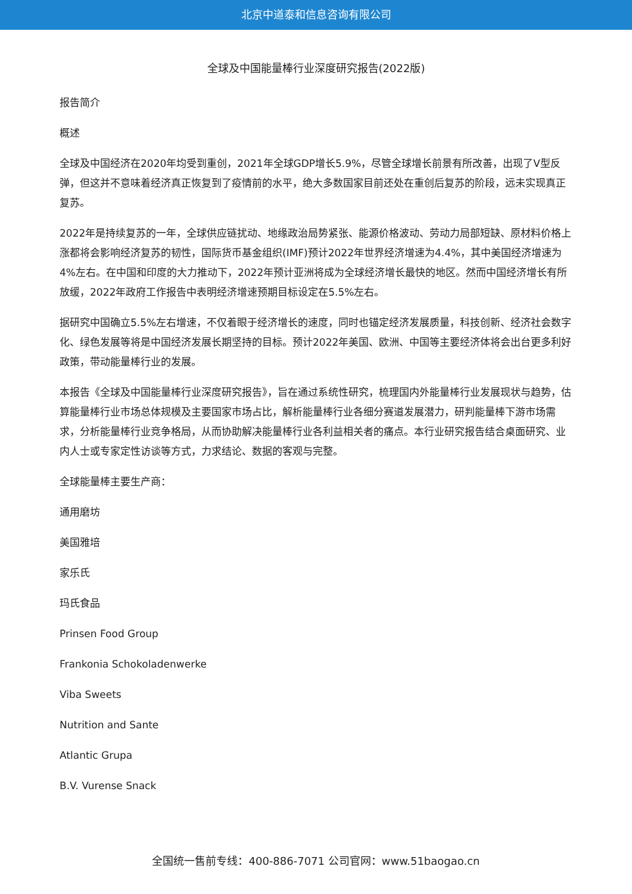北京中道泰和信息咨询有限公司
全球及中国能量棒行业深度研究报告(2022版)
报告简介
概述
全球及中国经济在2020年均受到重创，2021年全球GDP增长5.9%，尽管全球增长前景有所改善，出现了V型反弹，但这并不意味着经济真正恢复到了疫情前的水平，绝大多数国家目前还处在重创后复苏的阶段，远未实现真正复苏。
2022年是持续复苏的一年，全球供应链扰动、地缘政治局势紧张、能源价格波动、劳动力局部短缺、原材料价格上涨都将会影响经济复苏的韧性，国际货币基金组织(IMF)预计2022年世界经济增速为4.4%，其中美国经济增速为4%左右。在中国和印度的大力推动下，2022年预计亚洲将成为全球经济增长最快的地区。然而中国经济增长有所放缓，2022年政府工作报告中表明经济增速预期目标设定在5.5%左右。
据研究中国确立5.5%左右增速，不仅着眼于经济增长的速度，同时也锚定经济发展质量，科技创新、经济社会数字化、绿色发展等将是中国经济发展长期坚持的目标。预计2022年美国、欧洲、中国等主要经济体将会出台更多利好政策，带动能量棒行业的发展。
本报告《全球及中国能量棒行业深度研究报告》，旨在通过系统性研究，梳理国内外能量棒行业发展现状与趋势，估算能量棒行业市场总体规模及主要国家市场占比，解析能量棒行业各细分赛道发展潜力，研判能量棒下游市场需求，分析能量棒行业竞争格局，从而协助解决能量棒行业各利益相关者的痛点。本行业研究报告结合桌面研究、业内人士或专家定性访谈等方式，力求结论、数据的客观与完整。
全球能量棒主要生产商：
通用磨坊
美国雅培
家乐氏
玛氏食品
Prinsen Food Group
Frankonia Schokoladenwerke
Viba Sweets
Nutrition and Sante
Atlantic Grupa
B.V. Vurense Snack
全国统一售前专线：400-886-7071 公司官网：www.51baogao.cn